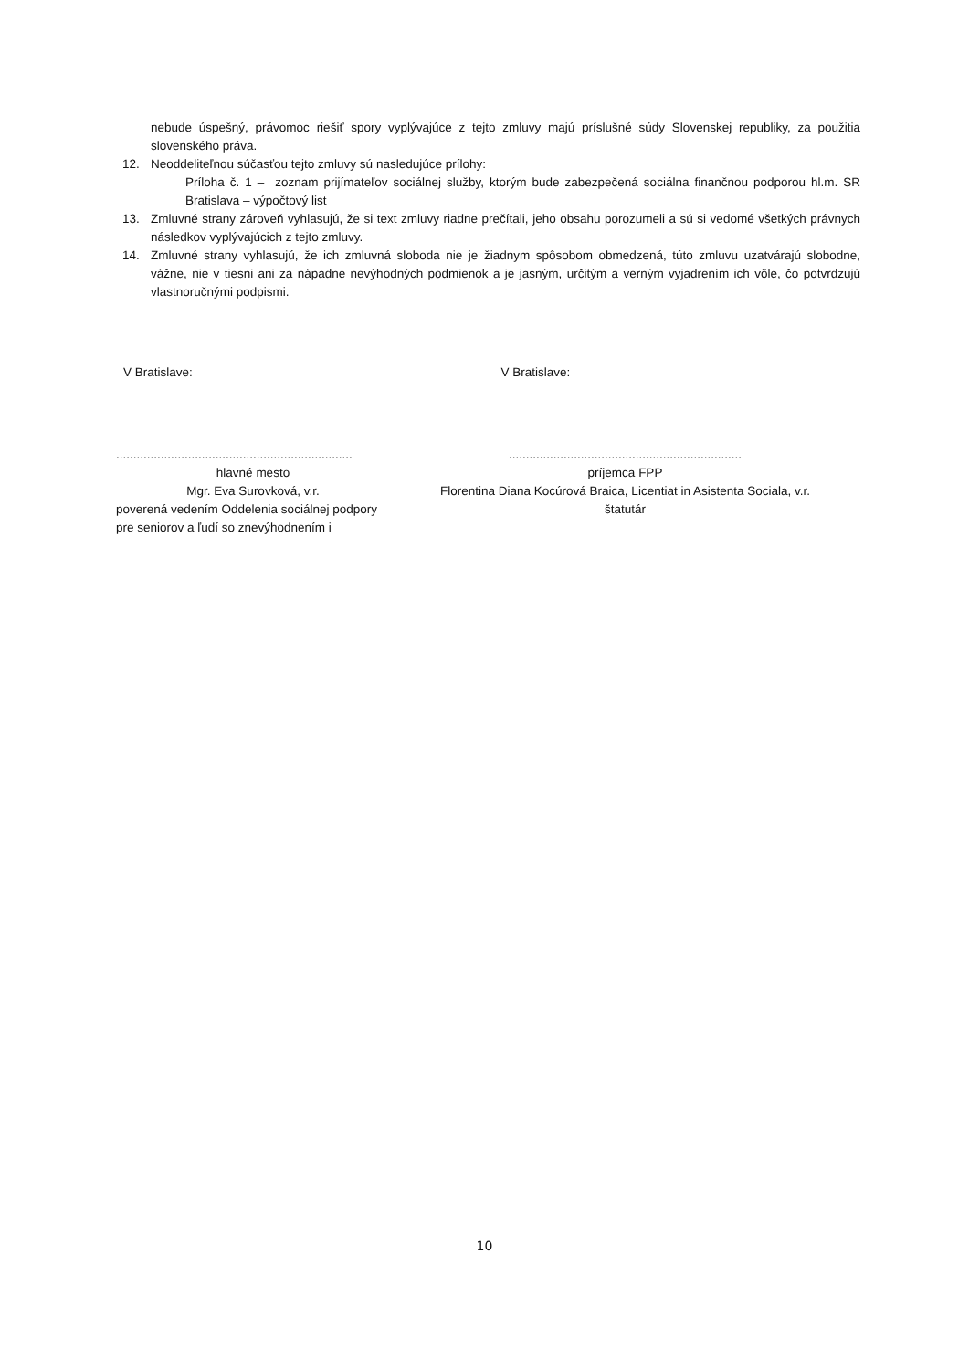nebude úspešný, právomoc riešiť spory vyplývajúce z tejto zmluvy majú príslušné súdy Slovenskej republiky, za použitia slovenského práva.
12. Neoddeliteľnou súčasťou tejto zmluvy sú nasledujúce prílohy:
Príloha č. 1 – zoznam prijímateľov sociálnej služby, ktorým bude zabezpečená sociálna finančnou podporou hl.m. SR Bratislava – výpočtový list
13. Zmluvné strany zároveň vyhlasujú, že si text zmluvy riadne prečítali, jeho obsahu porozumeli a sú si vedomé všetkých právnych následkov vyplývajúcich z tejto zmluvy.
14. Zmluvné strany vyhlasujú, že ich zmluvná sloboda nie je žiadnym spôsobom obmedzená, túto zmluvu uzatvárajú slobodne, vážne, nie v tiesni ani za nápadne nevýhodných podmienok a je jasným, určitým a verným vyjadrením ich vôle, čo potvrdzujú vlastnoručnými podpismi.
V Bratislave: V Bratislave:
.....................................................................
hlavné mesto
Mgr. Eva Surovková, v.r.
poverená vedením Oddelenia sociálnej podpory
pre seniorov a ľudí so znevýhodnením i
....................................................................
príjemca FPP
Florentina Diana Kocúrová Braica, Licentiat in Asistenta Sociala, v.r.
štatutár
10